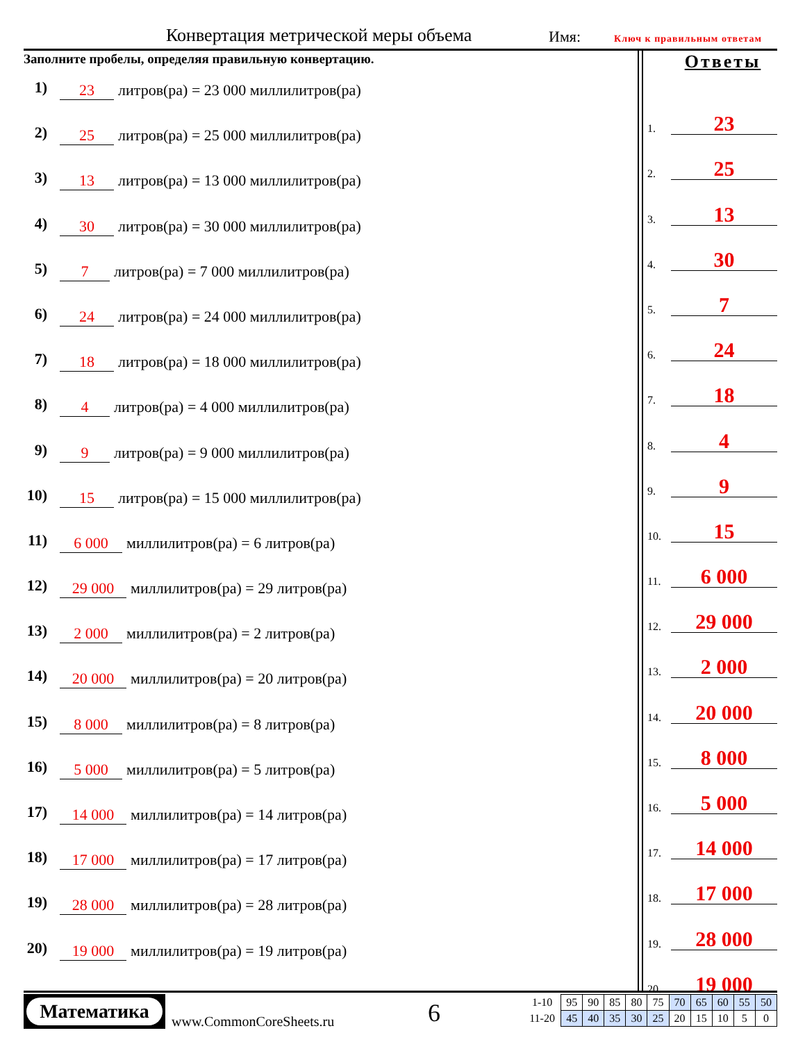Конвертация метрической меры объема Имя: Ключ к правильным ответам
Заполните пробелы, определяя правильную конвертацию.
1) 23 литров(ра) = 23 000 миллилитров(ра)
2) 25 литров(ра) = 25 000 миллилитров(ра)
3) 13 литров(ра) = 13 000 миллилитров(ра)
4) 30 литров(ра) = 30 000 миллилитров(ра)
5) 7 литров(ра) = 7 000 миллилитров(ра)
6) 24 литров(ра) = 24 000 миллилитров(ра)
7) 18 литров(ра) = 18 000 миллилитров(ра)
8) 4 литров(ра) = 4 000 миллилитров(ра)
9) 9 литров(ра) = 9 000 миллилитров(ра)
10) 15 литров(ра) = 15 000 миллилитров(ра)
11) 6 000 миллилитров(ра) = 6 литров(ра)
12) 29 000 миллилитров(ра) = 29 литров(ра)
13) 2 000 миллилитров(ра) = 2 литров(ра)
14) 20 000 миллилитров(ра) = 20 литров(ра)
15) 8 000 миллилитров(ра) = 8 литров(ра)
16) 5 000 миллилитров(ра) = 5 литров(ра)
17) 14 000 миллилитров(ра) = 14 литров(ра)
18) 17 000 миллилитров(ра) = 17 литров(ра)
19) 28 000 миллилитров(ра) = 28 литров(ра)
20) 19 000 миллилитров(ра) = 19 литров(ра)
Ответы
1. 23
2. 25
3. 13
4. 30
5. 7
6. 24
7. 18
8. 4
9. 9
10. 15
11. 6 000
12. 29 000
13. 2 000
14. 20 000
15. 8 000
16. 5 000
17. 14 000
18. 17 000
19. 28 000
20. 19 000
Математика
www.CommonCoreSheets.ru 6
| 1-10 | 95 | 90 | 85 | 80 | 75 | 70 | 65 | 60 | 55 | 50 |
| 11-20 | 45 | 40 | 35 | 30 | 25 | 20 | 15 | 10 | 5 | 0 |